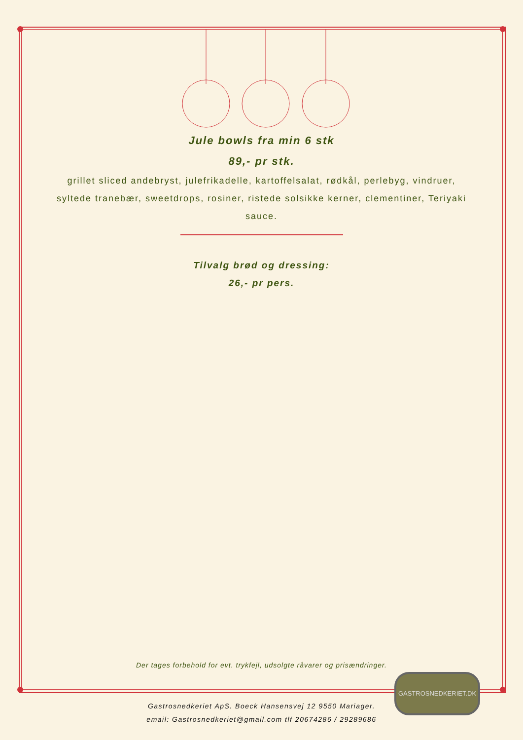Jule bowls fra min 6 stk
89,- pr stk.
grillet sliced andebryst, julefrikadelle, kartoffelsalat, rødkål, perlebyg, vindruer, syltede tranebær, sweetdrops, rosiner, ristede solsikke kerner, clementiner, Teriyaki sauce.
Tilvalg brød og dressing:
26,- pr pers.
Der tages forbehold for evt. trykfejl, udsolgte råvarer og prisændringer.
GASTROSNEDKERIET.DK
Gastrosnedkeriet ApS. Boeck Hansensvej 12 9550 Mariager.
email: Gastrosnedkeriet@gmail.com tlf 20674286 / 29289686